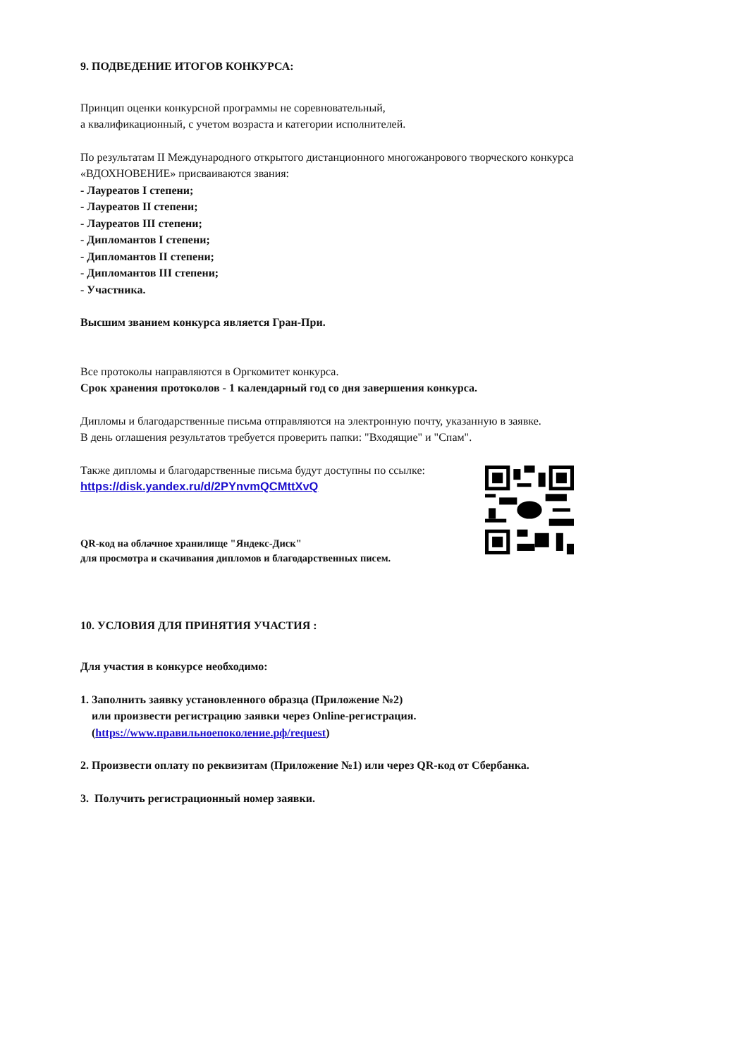9. ПОДВЕДЕНИЕ ИТОГОВ КОНКУРСА:
Принцип оценки конкурсной программы не соревновательный,
а квалификационный, с учетом возраста и категории исполнителей.
По результатам II Международного открытого дистанционного многожанрового творческого конкурса
«ВДОХНОВЕНИЕ» присваиваются звания:
- Лауреатов I степени;
- Лауреатов II степени;
- Лауреатов III степени;
- Дипломантов I степени;
- Дипломантов II степени;
- Дипломантов III степени;
- Участника.
Высшим званием конкурса является Гран-При.
Все протоколы направляются в Оргкомитет конкурса.
Срок хранения протоколов - 1 календарный год со дня завершения конкурса.
Дипломы и благодарственные письма отправляются на электронную почту, указанную в заявке.
В день оглашения результатов требуется проверить папки: "Входящие" и "Спам".
Также дипломы и благодарственные письма будут доступны по ссылке:
https://disk.yandex.ru/d/2PYnvmQCMttXvQ
QR-код на облачное хранилище "Яндекс-Диск"
для просмотра и скачивания дипломов и благодарственных писем.
10. УСЛОВИЯ ДЛЯ ПРИНЯТИЯ УЧАСТИЯ :
Для участия в конкурсе необходимо:
1. Заполнить заявку установленного образца (Приложение №2)
или произвести регистрацию заявки через Online-регистрация.
(https://www.правильноепоколение.рф/request)
2. Произвести оплату по реквизитам (Приложение №1) или через QR-код от Сбербанка.
3. Получить регистрационный номер заявки.